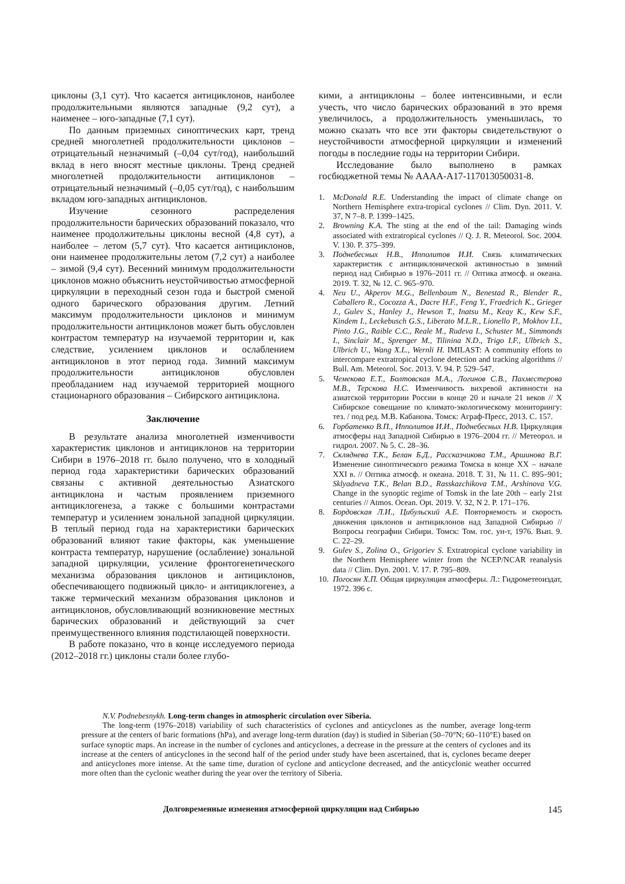циклоны (3,1 сут). Что касается антициклонов, наиболее продолжительными являются западные (9,2 сут), а наименее – юго-западные (7,1 сут).
По данным приземных синоптических карт, тренд средней многолетней продолжительности циклонов – отрицательный незначимый (–0,04 сут/год), наибольший вклад в него вносят местные циклоны. Тренд средней многолетней продолжительности антициклонов – отрицательный незначимый (–0,05 сут/год), с наибольшим вкладом юго-западных антициклонов.
Изучение сезонного распределения продолжительности барических образований показало, что наименее продолжительны циклоны весной (4,8 сут), а наиболее – летом (5,7 сут). Что касается антициклонов, они наименее продолжительны летом (7,2 сут) а наиболее – зимой (9,4 сут). Весенний минимум продолжительности циклонов можно объяснить неустойчивостью атмосферной циркуляции в переходный сезон года и быстрой сменой одного барического образования другим. Летний максимум продолжительности циклонов и минимум продолжительности антициклонов может быть обусловлен контрастом температур на изучаемой территории и, как следствие, усилением циклонов и ослаблением антициклонов в этот период года. Зимний максимум продолжительности антициклонов обусловлен преобладанием над изучаемой территорией мощного стационарного образования – Сибирского антициклона.
Заключение
В результате анализа многолетней изменчивости характеристик циклонов и антициклонов на территории Сибири в 1976–2018 гг. было получено, что в холодный период года характеристики барических образований связаны с активной деятельностью Азиатского антициклона и частым проявлением приземного антициклогенеза, а также с большими контрастами температур и усилением зональной западной циркуляции. В теплый период года на характеристики барических образований влияют такие факторы, как уменьшение контраста температур, нарушение (ослабление) зональной западной циркуляции, усиление фронтогенетического механизма образования циклонов и антициклонов, обеспечивающего подвижный цикло- и антициклогенез, а также термический механизм образования циклонов и антициклонов, обусловливающий возникновение местных барических образований и действующий за счет преимущественного влияния подстилающей поверхности.
В работе показано, что в конце исследуемого периода (2012–2018 гг.) циклоны стали более глубо-
кими, а антициклоны – более интенсивными, и если учесть, что число барических образований в это время увеличилось, а продолжительность уменьшилась, то можно сказать что все эти факторы свидетельствуют о неустойчивости атмосферной циркуляции и изменений погоды в последние годы на территории Сибири.
Исследование было выполнено в рамках госбюджетной темы № АААА-А17-117013050031-8.
1. McDonald R.E. Understanding the impact of climate change on Northern Hemisphere extra-tropical cyclones // Clim. Dyn. 2011. V. 37, N 7–8. P. 1399–1425.
2. Browning K.A. The sting at the end of the tail: Damaging winds associated with extratropical cyclones // Q. J. R. Meteorol. Soc. 2004. V. 130. P. 375–399.
3. Поднебесных Н.В., Ипполитов И.И. Связь климатических характеристик с антициклонической активностью в зимний период над Сибирью в 1976–2011 гг. // Оптика атмосф. и океана. 2019. Т. 32, № 12. С. 965–970.
4. Neu U., Akperov M.G., Bellenbaum N., Benestad R., Blender R., Caballero R., Cocozza A., Dacre H.F., Feng Y., Fraedrich K., Grieger J., Gulev S., Hanley J., Hewson T., Inatsu M., Keay K., Kew S.F., Kindem I., Leckebusch G.S., Liberato M.L.R., Lionello P., Mokhov I.I., Pinto J.G., Raible C.C., Reale M., Rudeva I., Schuster M., Simmonds I., Sinclair M., Sprenger M., Tilinina N.D., Trigo I.F., Ulbrich S., Ulbrich U., Wang X.L., Wernli H. IMILAST: A community efforts to intercompare extratropical cyclone detection and tracking algorithms // Bull. Am. Meteorol. Soc. 2013. V. 94. P. 529–547.
5. Чемекова Е.Т., Болтовская М.А., Логинов С.В., Пахместерова М.В., Терскова Н.С. Изменчивость вихревой активности на азиатской территории России в конце 20 и начале 21 веков // X Сибирское совещание по климато-экологическому мониторингу: тез. / под ред. М.В. Кабанова. Томск: Аграф-Пресс, 2013. С. 157.
6. Горбатенко В.П., Ипполитов И.И., Поднебесных Н.В. Циркуляция атмосферы над Западной Сибирью в 1976–2004 гг. // Метеорол. и гидрол. 2007. № 5. С. 28–36.
7. Скляднева Т.К., Белан Б.Д., Рассказчикова Т.М., Аршинова В.Г. Изменение синоптического режима Томска в конце XX – начале XXI в. // Оптика атмосф. и океана. 2018. Т. 31, № 11. С. 895–901; Sklyadneva T.K., Belan B.D., Rasskazchikova T.M., Arshinova V.G. Change in the synoptic regime of Tomsk in the late 20th – early 21st centuries // Atmos. Ocean. Opt. 2019. V. 32, N 2. P. 171–176.
8. Бордовская Л.И., Цибульский А.Е. Повторяемость и скорость движения циклонов и антициклонов над Западной Сибирью // Вопросы географии Сибири. Томск: Том. гос. ун-т, 1976. Вып. 9. С. 22–29.
9. Gulev S., Zolina O., Grigoriev S. Extratropical cyclone variability in the Northern Hemisphere winter from the NCEP/NCAR reanalysis data // Clim. Dyn. 2001. V. 17. P. 795–809.
10. Погосян Х.П. Общая циркуляция атмосферы. Л.: Гидрометеоиздат, 1972. 396 с.
N.V. Podnebesnykh. Long-term changes in atmospheric circulation over Siberia.
The long-term (1976–2018) variability of such characteristics of cyclones and anticyclones as the number, average long-term pressure at the centers of baric formations (hPa), and average long-term duration (day) is studied in Siberian (50–70°N; 60–110°E) based on surface synoptic maps. An increase in the number of cyclones and anticyclones, a decrease in the pressure at the centers of cyclones and its increase at the centers of anticyclones in the second half of the period under study have been ascertained, that is, cyclones became deeper and anticyclones more intense. At the same time, duration of cyclone and anticyclone decreased, and the anticyclonic weather occurred more often than the cyclonic weather during the year over the territory of Siberia.
Долговременные изменения атмосферной циркуляции над Сибирью 145